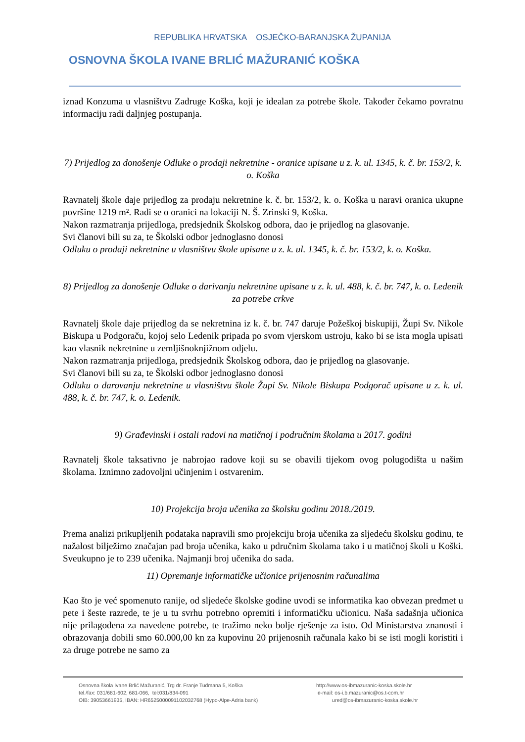REPUBLIKA HRVATSKA OSJEČKO-BARANJSKA ŽUPANIJA
OSNOVNA ŠKOLA IVANE BRLIĆ MAŽURANIĆ KOŠKA
iznad Konzuma u vlasništvu Zadruge Koška, koji je idealan za potrebe škole. Također čekamo povratnu informaciju radi daljnjeg postupanja.
7) Prijedlog za donošenje Odluke o prodaji nekretnine - oranice upisane u z. k. ul. 1345, k. č. br. 153/2, k. o. Koška
Ravnatelj škole daje prijedlog za prodaju nekretnine k. č. br. 153/2, k. o. Koška u naravi oranica ukupne površine 1219 m². Radi se o oranici na lokaciji N. Š. Zrinski 9, Koška.
Nakon razmatranja prijedloga, predsjednik Školskog odbora, dao je prijedlog na glasovanje.
Svi članovi bili su za, te Školski odbor jednoglasno donosi
Odluku o prodaji nekretnine u vlasništvu škole upisane u z. k. ul. 1345, k. č. br. 153/2, k. o. Koška.
8) Prijedlog za donošenje Odluke o darivanju nekretnine upisane u z. k. ul. 488, k. č. br. 747, k. o. Ledenik za potrebe crkve
Ravnatelj škole daje prijedlog da se nekretnina iz k. č. br. 747 daruje Požeškoj biskupiji, Župi Sv. Nikole Biskupa u Podgoraču, kojoj selo Ledenik pripada po svom vjerskom ustroju, kako bi se ista mogla upisati kao vlasnik nekretnine u zemljišnoknjižnom odjelu.
Nakon razmatranja prijedloga, predsjednik Školskog odbora, dao je prijedlog na glasovanje.
Svi članovi bili su za, te Školski odbor jednoglasno donosi
Odluku o darovanju nekretnine u vlasništvu škole Župi Sv. Nikole Biskupa Podgorač upisane u z. k. ul. 488, k. č. br. 747, k. o. Ledenik.
9) Građevinski i ostali radovi na matičnoj i područnim školama u 2017. godini
Ravnatelj škole taksativno je nabrojao radove koji su se obavili tijekom ovog polugodišta u našim školama. Iznimno zadovoljni učinjenim i ostvarenim.
10) Projekcija broja učenika za školsku godinu 2018./2019.
Prema analizi prikupljenih podataka napravili smo projekciju broja učenika za sljedeću školsku godinu, te nažalost bilježimo značajan pad broja učenika, kako u pdručnim školama tako i u matičnoj školi u Koški. Sveukupno je to 239 učenika. Najmanji broj učenika do sada.
11) Opremanje informatičke učionice prijenosnim računalima
Kao što je već spomenuto ranije, od sljedeće školske godine uvodi se informatika kao obvezan predmet u pete i šeste razrede, te je u tu svrhu potrebno opremiti i informatičku učionicu. Naša sadašnja učionica nije prilagođena za navedene potrebe, te tražimo neko bolje rješenje za isto. Od Ministarstva znanosti i obrazovanja dobili smo 60.000,00 kn za kupovinu 20 prijenosnih računala kako bi se isti mogli koristiti i za druge potrebe ne samo za
Osnovna škola Ivane Brlić Mažuranić, Trg dr. Franje Tuđmana 5, Koška
tel./fax: 031/681-602, 681-066, tel:031/834-091
OIB: 39053661935, IBAN: HR6525000091102032768 (Hypo-Alpe-Adria bank)
http://www.os-ibmazuranic-koska.skole.hr
e-mail: os-i.b.mazuranic@os.t-com.hr
ured@os-ibmazuranic-koska.skole.hr